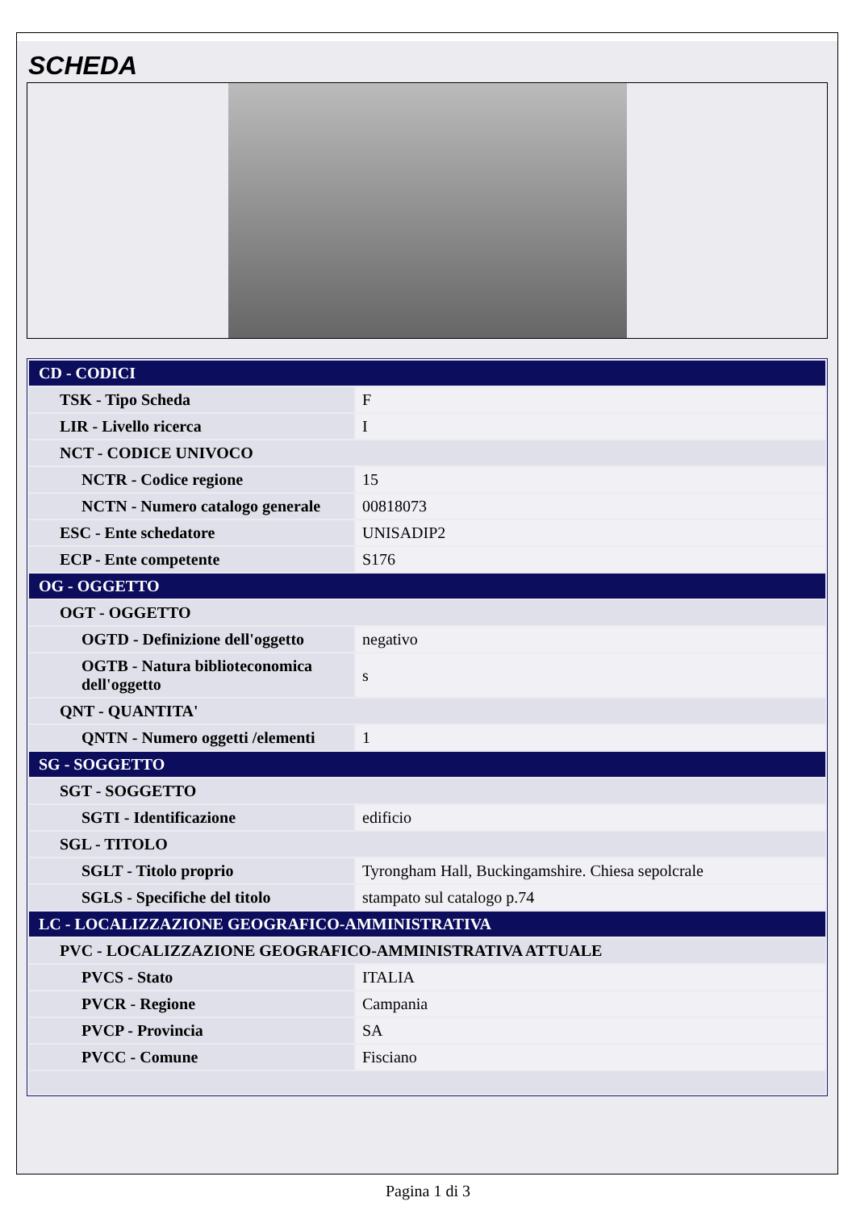SCHEDA
| CD - CODICI | |
| TSK - Tipo Scheda | F |
| LIR - Livello ricerca | I |
| NCT - CODICE UNIVOCO | |
| NCTR - Codice regione | 15 |
| NCTN - Numero catalogo generale | 00818073 |
| ESC - Ente schedatore | UNISADIP2 |
| ECP - Ente competente | S176 |
| OG - OGGETTO | |
| OGT - OGGETTO | |
| OGTD - Definizione dell'oggetto | negativo |
| OGTB - Natura biblioteconomica dell'oggetto | s |
| QNT - QUANTITA' | |
| QNTN - Numero oggetti /elementi | 1 |
| SG - SOGGETTO | |
| SGT - SOGGETTO | |
| SGTI - Identificazione | edificio |
| SGL - TITOLO | |
| SGLT - Titolo proprio | Tyrongham Hall, Buckingamshire. Chiesa sepolcrale |
| SGLS - Specifiche del titolo | stampato sul catalogo p.74 |
| LC - LOCALIZZAZIONE GEOGRAFICO-AMMINISTRATIVA | |
| PVC - LOCALIZZAZIONE GEOGRAFICO-AMMINISTRATIVA ATTUALE | |
| PVCS - Stato | ITALIA |
| PVCR - Regione | Campania |
| PVCP - Provincia | SA |
| PVCC - Comune | Fisciano |
Pagina 1 di 3